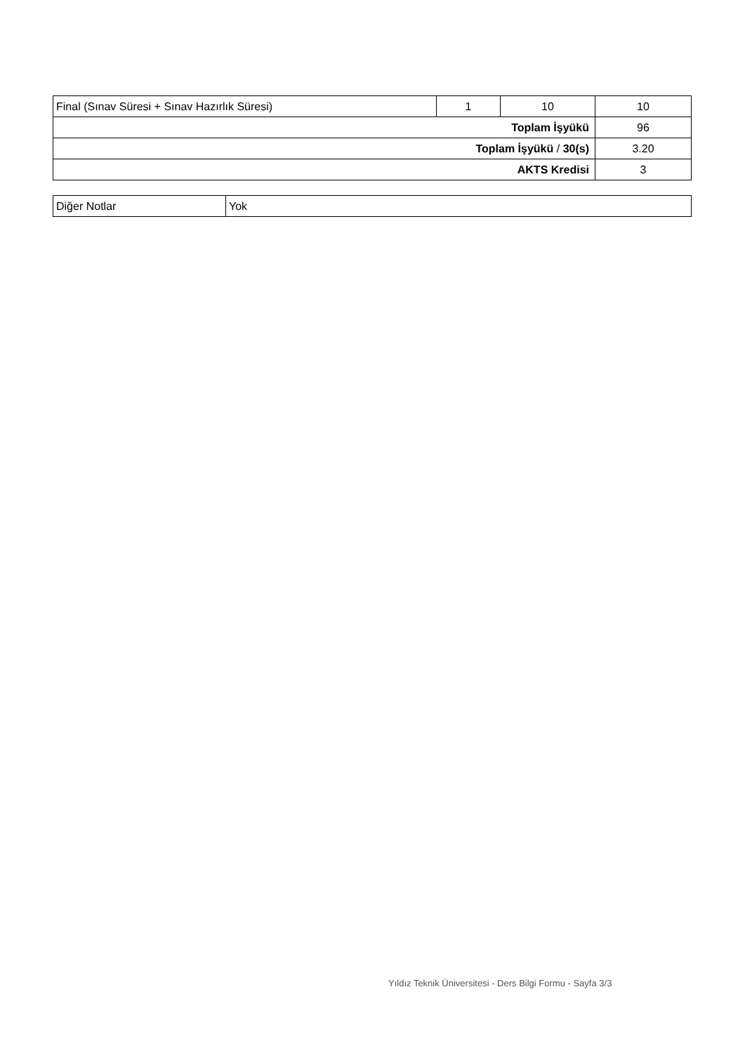| Final (Sınav Süresi + Sınav Hazırlık Süresi) | 1 | 10 | 10 |
| Toplam İşyükü | | | 96 |
| Toplam İşyükü / 30(s) | | | 3.20 |
| AKTS Kredisi | | | 3 |
| Diğer Notlar | Yok |
Yıldız Teknik Üniversitesi - Ders Bilgi Formu - Sayfa 3/3